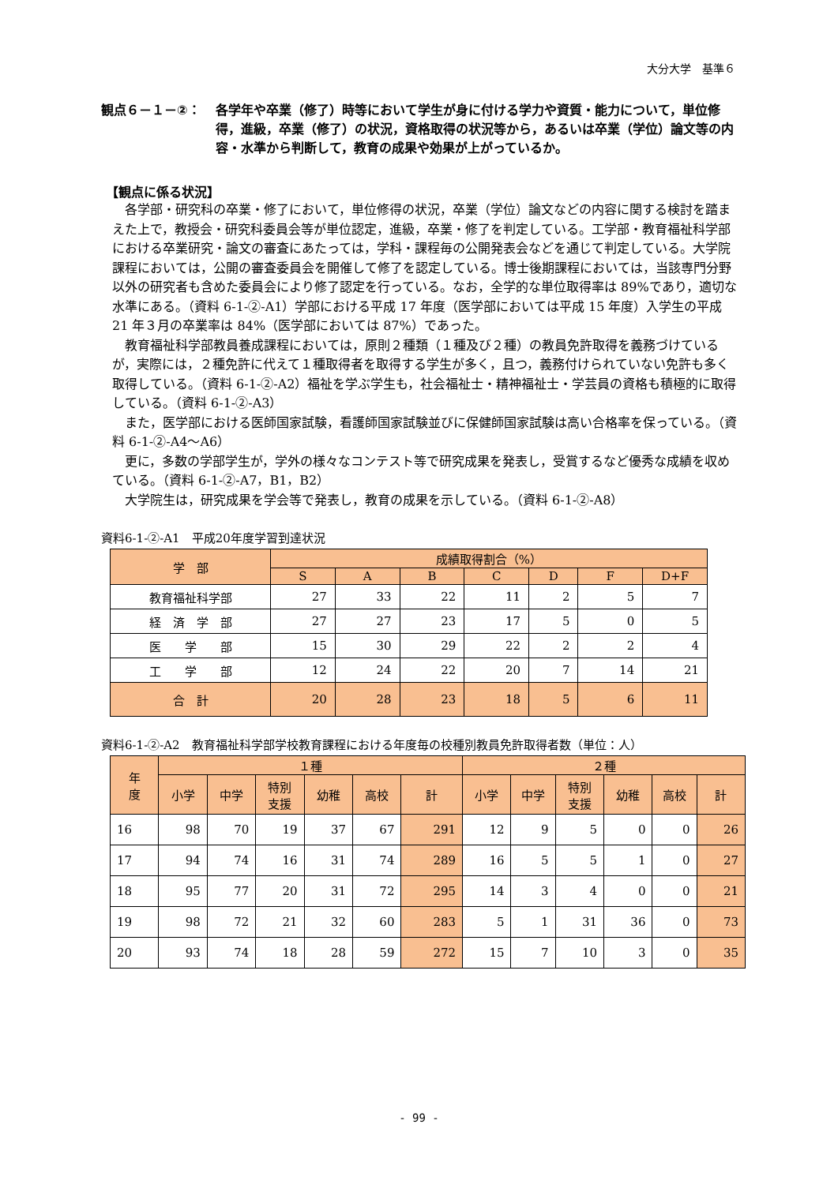大分大学　基準６
観点６－１－②： 各学年や卒業（修了）時等において学生が身に付ける学力や資質・能力について，単位修得，進級，卒業（修了）の状況，資格取得の状況等から，あるいは卒業（学位）論文等の内容・水準から判断して，教育の成果や効果が上がっているか。
【観点に係る状況】
各学部・研究科の卒業・修了において，単位修得の状況，卒業（学位）論文などの内容に関する検討を踏まえた上で，教授会・研究科委員会等が単位認定，進級，卒業・修了を判定している。工学部・教育福祉科学部における卒業研究・論文の審査にあたっては，学科・課程毎の公開発表会などを通じて判定している。大学院課程においては，公開の審査委員会を開催して修了を認定している。博士後期課程においては，当該専門分野以外の研究者も含めた委員会により修了認定を行っている。なお，全学的な単位取得率は 89%であり，適切な水準にある。（資料 6-1-②-A1）学部における平成 17 年度（医学部においては平成 15 年度）入学生の平成 21 年３月の卒業率は 84%（医学部においては 87%）であった。
教育福祉科学部教員養成課程においては，原則２種類（１種及び２種）の教員免許取得を義務づけているが，実際には，２種免許に代えて１種取得者を取得する学生が多く，且つ，義務付けられていない免許も多く取得している。（資料 6-1-②-A2）福祉を学ぶ学生も，社会福祉士・精神福祉士・学芸員の資格も積極的に取得している。（資料 6-1-②-A3）
また，医学部における医師国家試験，看護師国家試験並びに保健師国家試験は高い合格率を保っている。（資料 6-1-②-A4～A6）
更に，多数の学部学生が，学外の様々なコンテスト等で研究成果を発表し，受賞するなど優秀な成績を収めている。（資料 6-1-②-A7，B1，B2）
大学院生は，研究成果を学会等で発表し，教育の成果を示している。（資料 6-1-②-A8）
資料6-1-②-A1　平成20年度学習到達状況
| 学 部 | 成績取得割合（%） | | | | | | |
| --- | --- | --- | --- | --- | --- | --- | --- |
| | S | A | B | C | D | F | D+F |
| 教育福祉科学部 | 27 | 33 | 22 | 11 | 2 | 5 | 7 |
| 経 済 学 部 | 27 | 27 | 23 | 17 | 5 | 0 | 5 |
| 医 学 部 | 15 | 30 | 29 | 22 | 2 | 2 | 4 |
| 工 学 部 | 12 | 24 | 22 | 20 | 7 | 14 | 21 |
| 合 計 | 20 | 28 | 23 | 18 | 5 | 6 | 11 |
資料6-1-②-A2　教育福祉科学部学校教育課程における年度毎の校種別教員免許取得者数（単位：人）
| 年 度 | １種 | | | | | | ２種 | | | | | |
| --- | --- | --- | --- | --- | --- | --- | --- | --- | --- | --- | --- | --- |
| | 小学 | 中学 | 特別 支援 | 幼稚 | 高校 | 計 | 小学 | 中学 | 特別 支援 | 幼稚 | 高校 | 計 |
| 16 | 98 | 70 | 19 | 37 | 67 | 291 | 12 | 9 | 5 | 0 | 0 | 26 |
| 17 | 94 | 74 | 16 | 31 | 74 | 289 | 16 | 5 | 5 | 1 | 0 | 27 |
| 18 | 95 | 77 | 20 | 31 | 72 | 295 | 14 | 3 | 4 | 0 | 0 | 21 |
| 19 | 98 | 72 | 21 | 32 | 60 | 283 | 5 | 1 | 31 | 36 | 0 | 73 |
| 20 | 93 | 74 | 18 | 28 | 59 | 272 | 15 | 7 | 10 | 3 | 0 | 35 |
- 99 -